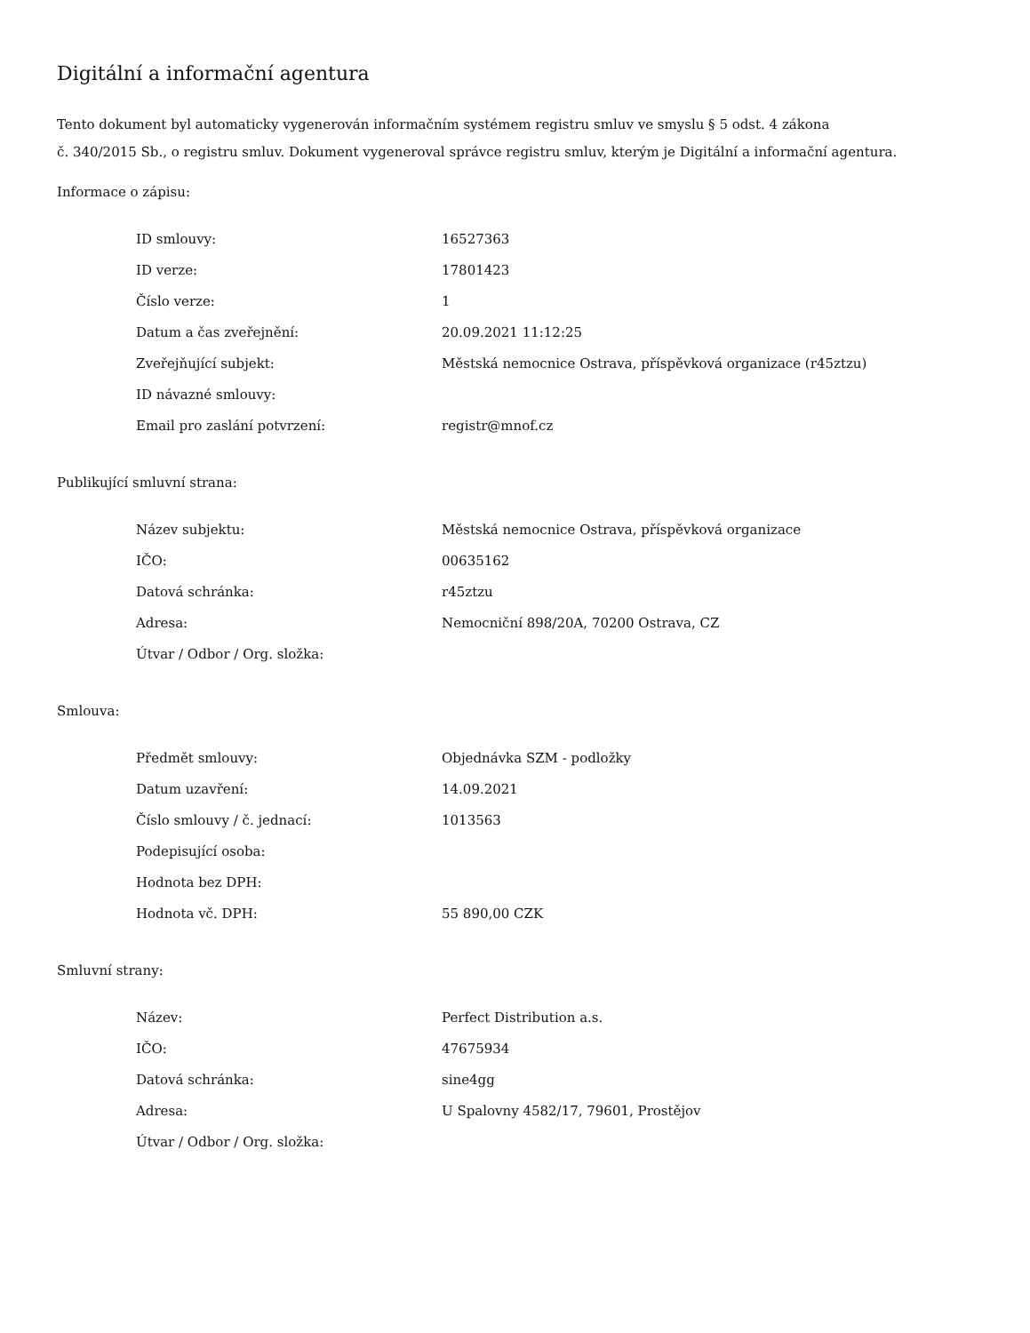Digitální a informační agentura
Tento dokument byl automaticky vygenerován informačním systémem registru smluv ve smyslu § 5 odst. 4 zákona
č. 340/2015 Sb., o registru smluv. Dokument vygeneroval správce registru smluv, kterým je Digitální a informační agentura.
Informace o zápisu:
| ID smlouvy: | 16527363 |
| ID verze: | 17801423 |
| Číslo verze: | 1 |
| Datum a čas zveřejnění: | 20.09.2021 11:12:25 |
| Zveřejňující subjekt: | Městská nemocnice Ostrava, příspěvková organizace (r45ztzu) |
| ID návazné smlouvy: | |
| Email pro zaslání potvrzení: | registr@mnof.cz |
Publikující smluvní strana:
| Název subjektu: | Městská nemocnice Ostrava, příspěvková organizace |
| IČO: | 00635162 |
| Datová schránka: | r45ztzu |
| Adresa: | Nemocniční 898/20A, 70200 Ostrava, CZ |
| Útvar / Odbor / Org. složka: | |
Smlouva:
| Předmět smlouvy: | Objednávka SZM - podložky |
| Datum uzavření: | 14.09.2021 |
| Číslo smlouvy / č. jednací: | 1013563 |
| Podepisující osoba: | |
| Hodnota bez DPH: | |
| Hodnota vč. DPH: | 55 890,00 CZK |
Smluvní strany:
| Název: | Perfect Distribution a.s. |
| IČO: | 47675934 |
| Datová schránka: | sine4gg |
| Adresa: | U Spalovny 4582/17, 79601, Prostějov |
| Útvar / Odbor / Org. složka: | |